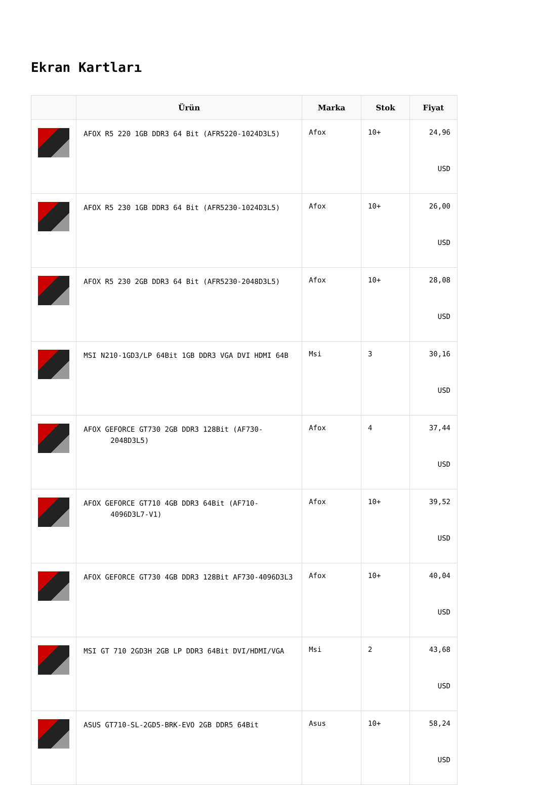Ekran Kartları
| | Ürün | Marka | Stok | Fiyat |
| --- | --- | --- | --- | --- |
| | AFOX R5 220 1GB DDR3 64 Bit (AFR5220-1024D3L5) | Afox | 10+ | 24,96 USD |
| | AFOX R5 230 1GB DDR3 64 Bit (AFR5230-1024D3L5) | Afox | 10+ | 26,00 USD |
| | AFOX R5 230 2GB DDR3 64 Bit (AFR5230-2048D3L5) | Afox | 10+ | 28,08 USD |
| | MSI N210-1GD3/LP 64Bit 1GB DDR3 VGA DVI HDMI 64B | Msi | 3 | 30,16 USD |
| | AFOX GEFORCE GT730 2GB DDR3 128Bit (AF730-2048D3L5) | Afox | 4 | 37,44 USD |
| | AFOX GEFORCE GT710 4GB DDR3 64Bit (AF710-4096D3L7-V1) | Afox | 10+ | 39,52 USD |
| | AFOX GEFORCE GT730 4GB DDR3 128Bit AF730-4096D3L3 | Afox | 10+ | 40,04 USD |
| | MSI GT 710 2GD3H 2GB LP DDR3 64Bit DVI/HDMI/VGA | Msi | 2 | 43,68 USD |
| | ASUS GT710-SL-2GD5-BRK-EVO 2GB DDR5 64Bit | Asus | 10+ | 58,24 USD |